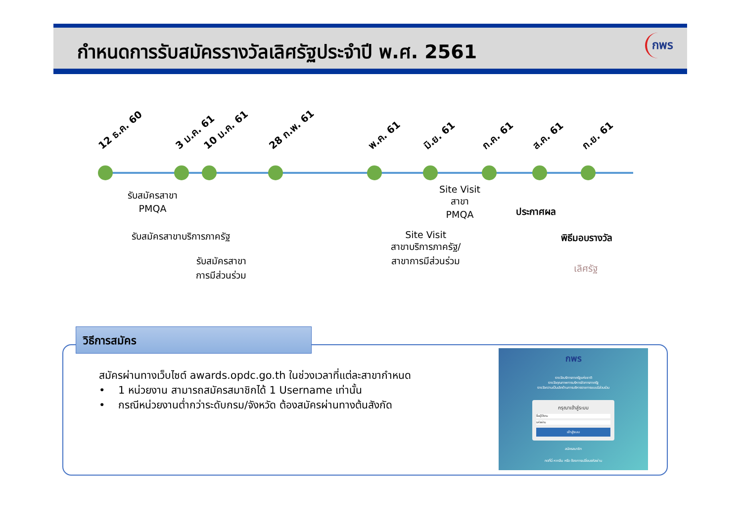กำหนดการรับสมัครรางวัลเลิศรัฐประจำปี พ.ศ. 2561
กพร
12 ธ.ค. 60 3 ม.ค. 61 10 ม.ค. 61 28 ก.พ. 61 พ.ค. 61 มิ.ย. 61 ก.ค. 61 ส.ค. 61 ก.ย. 61
รับสมัครสาขา
PMQA
รับสมัครสาขาบริการภาครัฐ
รับสมัครสาขา
การมีส่วนร่วม
Site Visit
สาขา
PMQA
Site Visit
สาขาบริการภาครัฐ/
สาขาการมีส่วนร่วม
ประกาศผล
พิธีมอบรางวัล
เลิศรัฐ
วิธีการสมัคร
สมัครผ่านทางเว็บไซต์ awards.opdc.go.th ในช่วงเวลาที่แต่ละสาขากำหนด
• 1 หน่วยงาน สามารถสมัครสมาชิกได้ 1 Username เท่านั้น
• กรณีหน่วยงานต่ำกว่าระดับกรม/จังหวัด ต้องสมัครผ่านทางต้นสังกัด
กพร
รางวัลบริการภาครัฐแห่งชาติ
รางวัลคุณภาพการบริหารจัดการภาครัฐ
รางวัลความเป็นเลิศด้านการบริหารราชการแบบมีส่วนร่วม
กรุณาเข้าสู่ระบบ
ชื่อผู้ใช้งาน
รหัสผ่าน
เข้าสู่ระบบ
สมัครสมาชิก
กดที่นี่ หากลืม หรือ ต้องการเปลี่ยนรหัสผ่าน